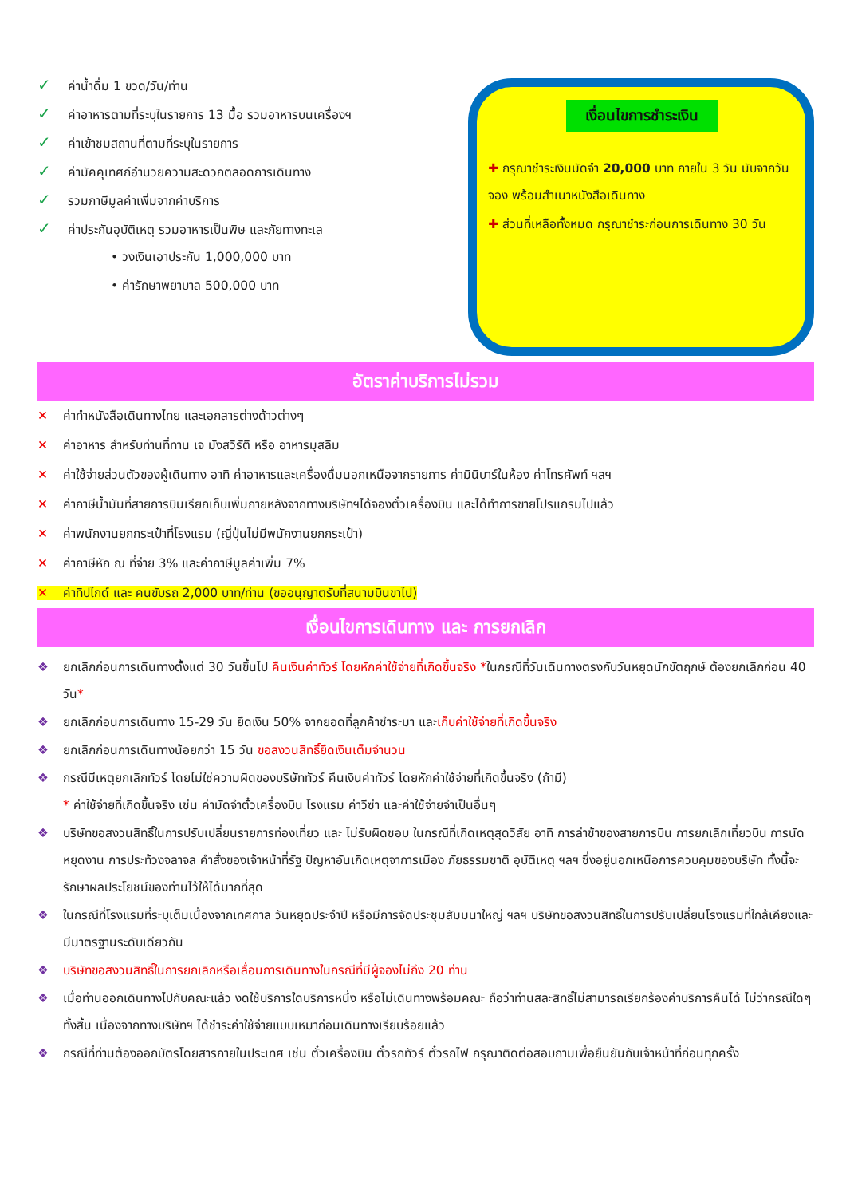✓ ค่าน้ำดื่ม 1 ขวด/วัน/ท่าน
✓ ค่าอาหารตามที่ระบุในรายการ 13 มื้อ รวมอาหารบนเครื่องฯ
✓ ค่าเข้าชมสถานที่ตามที่ระบุในรายการ
✓ ค่ามัคคุเทศก์อำนวยความสะดวกตลอดการเดินทาง
✓ รวมภาษีมูลค่าเพิ่มจากค่าบริการ
✓ ค่าประกันอุบัติเหตุ รวมอาหารเป็นพิษ และภัยทางทะเล
• วงเงินเอาประกัน 1,000,000 บาท
• ค่ารักษาพยาบาล 500,000 บาท
เงื่อนไขการชำระเงิน
✚ กรุณาชำระเงินมัดจำ 20,000 บาท ภายใน 3 วัน นับจากวันจอง พร้อมสำเนาหนังสือเดินทาง
✚ ส่วนที่เหลือทั้งหมด กรุณาชำระก่อนการเดินทาง 30 วัน
อัตราค่าบริการไม่รวม
✕ ค่าทำหนังสือเดินทางไทย และเอกสารต่างด้าวต่างๆ
✕ ค่าอาหาร สำหรับท่านที่ทาน เจ มังสวิรัติ หรือ อาหารมุสลิม
✕ ค่าใช้จ่ายส่วนตัวของผู้เดินทาง อาทิ ค่าอาหารและเครื่องดื่มนอกเหนือจากรายการ ค่ามินิบาร์ในห้อง ค่าโทรศัพท์ ฯลฯ
✕ ค่าภาษีน้ำมันที่สายการบินเรียกเก็บเพิ่มภายหลังจากทางบริษัทฯได้จองตั๋วเครื่องบิน และได้ทำการขายโปรแกรมไปแล้ว
✕ ค่าพนักงานยกกระเป๋าที่โรงแรม (ญี่ปุ่นไม่มีพนักงานยกกระเป๋า)
✕ ค่าภาษีหัก ณ ที่จ่าย 3% และค่าภาษีมูลค่าเพิ่ม 7%
✕ ค่าทิปไกด์ และ คนขับรถ 2,000 บาท/ท่าน (ขออนุญาตรับที่สนามบินขาไป)
เงื่อนไขการเดินทาง และ การยกเลิก
❖ ยกเลิกก่อนการเดินทางตั้งแต่ 30 วันขึ้นไป คืนเงินค่าทัวร์ โดยหักค่าใช้จ่ายที่เกิดขึ้นจริง *ในกรณีที่วันเดินทางตรงกับวันหยุดนักขัตฤกษ์ ต้องยกเลิกก่อน 40 วัน*
❖ ยกเลิกก่อนการเดินทาง 15-29 วัน ยึดเงิน 50% จากยอดที่ลูกค้าชำระมา และเก็บค่าใช้จ่ายที่เกิดขึ้นจริง
❖ ยกเลิกก่อนการเดินทางน้อยกว่า 15 วัน ขอสงวนสิทธิ์ยึดเงินเต็มจำนวน
❖ กรณีมีเหตุยกเลิกทัวร์ โดยไม่ใช่ความผิดของบริษัททัวร์ คืนเงินค่าทัวร์ โดยหักค่าใช้จ่ายที่เกิดขึ้นจริง (ถ้ามี)
* ค่าใช้จ่ายที่เกิดขึ้นจริง เช่น ค่ามัดจำตั๋วเครื่องบิน โรงแรม ค่าวีซ่า และค่าใช้จ่ายจำเป็นอื่นๆ
❖ บริษัทขอสงวนสิทธิ์ในการปรับเปลี่ยนรายการท่องเที่ยว และ ไม่รับผิดชอบ ในกรณีที่เกิดเหตุสุดวิสัย อาทิ การล่าช้าของสายการบิน การยกเลิกเที่ยวบิน การนัดหยุดงาน การประท้วงจลาจล คำสั่งของเจ้าหน้าที่รัฐ ปัญหาอันเกิดเหตุจาการเมือง ภัยธรรมชาติ อุบัติเหตุ ฯลฯ ซึ่งอยู่นอกเหนือการควบคุมของบริษัท ทั้งนี้จะรักษาผลประโยชน์ของท่านไว้ให้ได้มากที่สุด
❖ ในกรณีที่โรงแรมที่ระบุเต็มเนื่องจากเทศกาล วันหยุดประจำปี หรือมีการจัดประชุมสัมมนาใหญ่ ฯลฯ บริษัทขอสงวนสิทธิ์ในการปรับเปลี่ยนโรงแรมที่ใกล้เคียงและมีมาตรฐานระดับเดียวกัน
❖ บริษัทขอสงวนสิทธิ์ในการยกเลิกหรือเลื่อนการเดินทางในกรณีที่มีผู้จองไม่ถึง 20 ท่าน
❖ เมื่อท่านออกเดินทางไปกับคณะแล้ว งดใช้บริการใดบริการหนึ่ง หรือไม่เดินทางพร้อมคณะ ถือว่าท่านสละสิทธิ์ไม่สามารถเรียกร้องค่าบริการคืนได้ ไม่ว่ากรณีใดๆ ทั้งสิ้น เนื่องจากทางบริษัทฯ ได้ชำระค่าใช้จ่ายแบบเหมาก่อนเดินทางเรียบร้อยแล้ว
❖ กรณีที่ท่านต้องออกบัตรโดยสารภายในประเทศ เช่น ตั๋วเครื่องบิน ตั๋วรถทัวร์ ตั๋วรถไฟ กรุณาติดต่อสอบถามเพื่อยืนยันกับเจ้าหน้าที่ก่อนทุกครั้ง